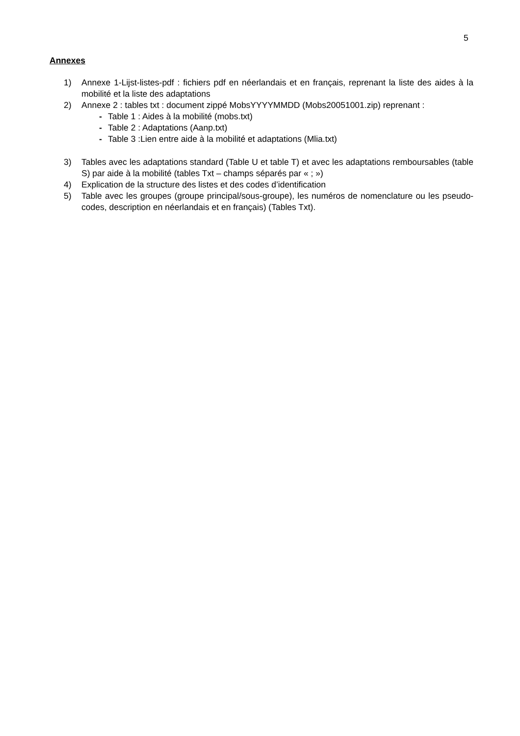5
Annexes
1) Annexe 1-Lijst-listes-pdf : fichiers pdf en néerlandais et en français, reprenant la liste des aides à la mobilité et la liste des adaptations
2) Annexe 2 : tables txt : document zippé MobsYYYYMMDD (Mobs20051001.zip) reprenant :
- Table 1 : Aides à la mobilité (mobs.txt)
- Table 2 : Adaptations (Aanp.txt)
- Table 3 :Lien entre aide à la mobilité et adaptations (Mlia.txt)
3) Tables avec les adaptations standard (Table U et table T) et avec les adaptations remboursables (table S) par aide à la mobilité (tables Txt – champs séparés par « ; »)
4) Explication de la structure des listes et des codes d’identification
5) Table avec les groupes (groupe principal/sous-groupe), les numéros de nomenclature ou les pseudo-codes, description en néerlandais et en français) (Tables Txt).